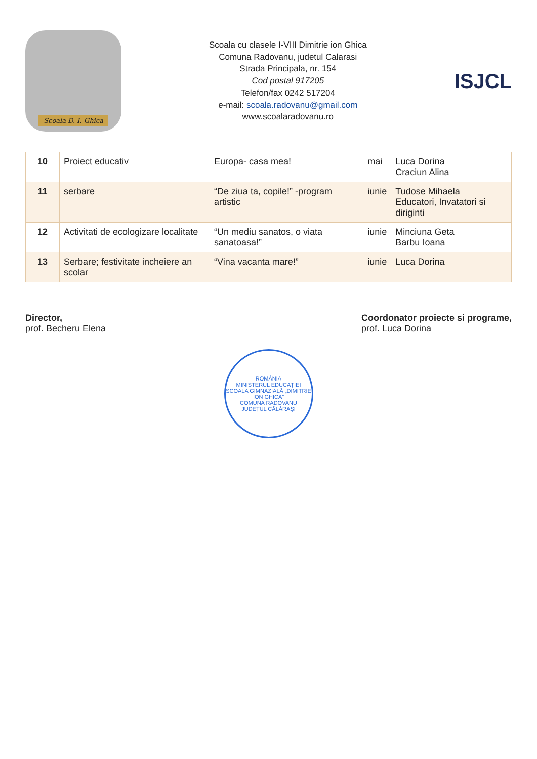Scoala D. I. Ghica
Scoala cu clasele I-VIII Dimitrie ion Ghica
Comuna Radovanu, judetul Calarasi
Strada Principala, nr. 154
Cod postal 917205
Telefon/fax 0242 517204
e-mail: scoala.radovanu@gmail.com
www.scoalaradovanu.ro
ISJCL
| 10 | Proiect educativ | Europa- casa mea! | mai | Luca Dorina Craciun Alina |
| 11 | serbare | “De ziua ta, copile!” -program artistic | iunie | Tudose Mihaela Educatori, Invatatori si diriginti |
| 12 | Activitati de ecologizare localitate | “Un mediu sanatos, o viata sanatoasa!” | iunie | Minciuna Geta Barbu Ioana |
| 13 | Serbare; festivitate incheiere an scolar | “Vina vacanta mare!” | iunie | Luca Dorina |
Director,
prof. Becheru Elena
Coordonator proiecte si programe,
prof. Luca Dorina
ROMÂNIA
MINISTERUL EDUCAȚIEI
SCOALA GIMNAZIALĂ „DIMITRIE ION GHICA”
COMUNA RADOVANU
JUDEȚUL CĂLĂRAȘI